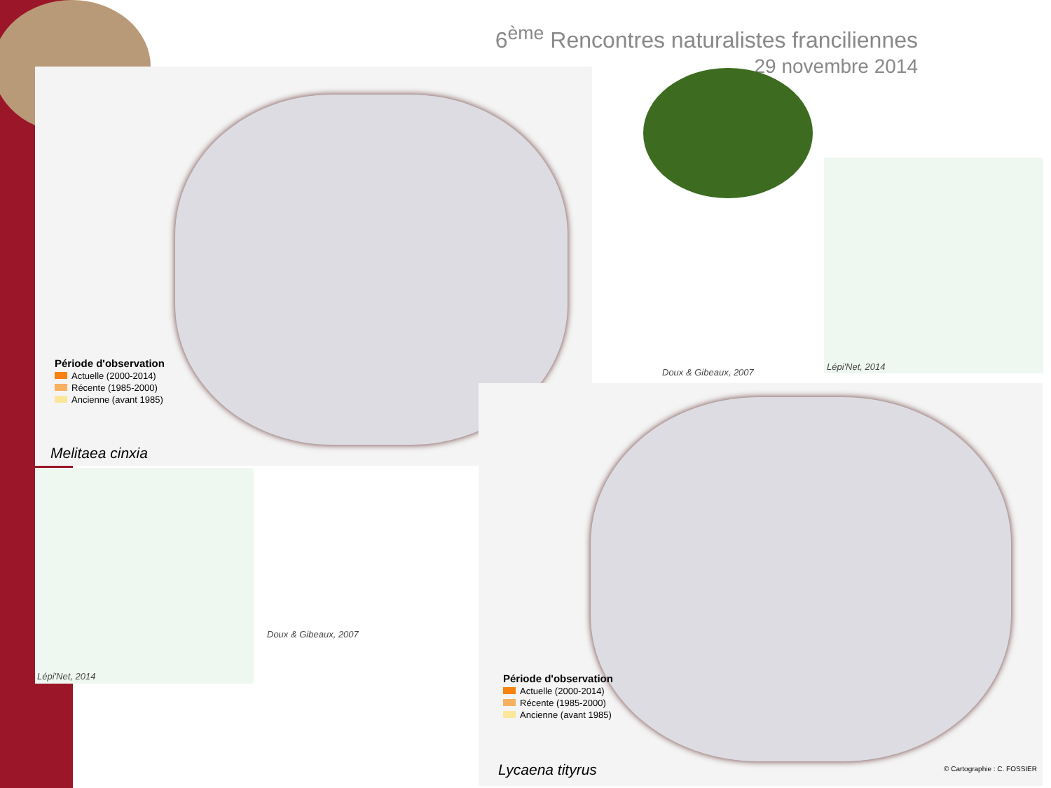6<sup>ème</sup> Rencontres naturalistes franciliennes
29 novembre 2014
Période d'observation
Actuelle (2000-2014)
Récente (1985-2000)
Ancienne (avant 1985)
Melitaea cinxia
Doux & Gibeaux, 2007
Lépi'Net, 2014
Lépi'Net, 2014
Doux & Gibeaux, 2007
Période d'observation
Actuelle (2000-2014)
Récente (1985-2000)
Ancienne (avant 1985)
Lycaena tityrus © Cartographie : C. FOSSIER